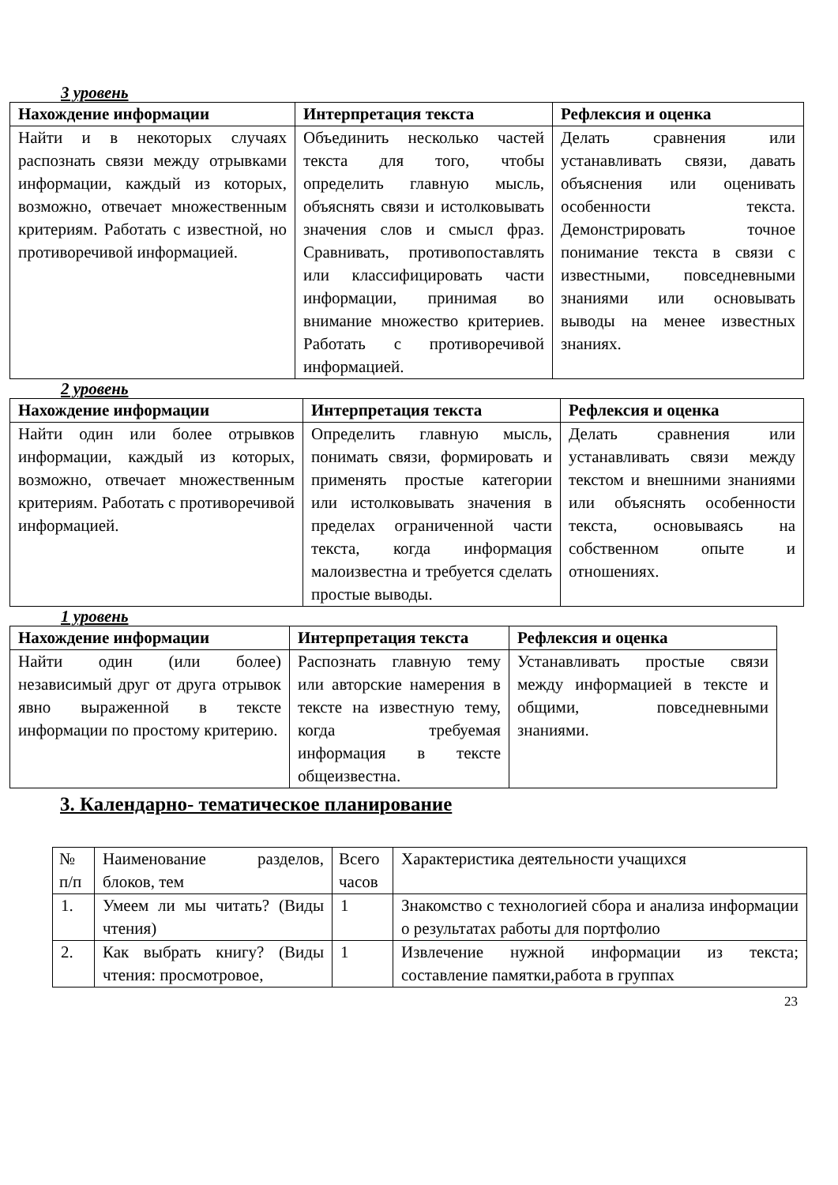3 уровень
| Нахождение информации | Интерпретация текста | Рефлексия и оценка |
| --- | --- | --- |
| Найти и в некоторых случаях распознать связи между отрывками информации, каждый из которых, возможно, отвечает множественным критериям. Работать с известной, но противоречивой информацией. | Объединить несколько частей текста для того, чтобы определить главную мысль, объяснять связи и истолковывать значения слов и смысл фраз. Сравнивать, противопоставлять или классифицировать части информации, принимая во внимание множество критериев. Работать с противоречивой информацией. | Делать сравнения или устанавливать связи, давать объяснения или оценивать особенности текста. Демонстрировать точное понимание текста в связи с известными, повседневными знаниями или основывать выводы на менее известных знаниях. |
2 уровень
| Нахождение информации | Интерпретация текста | Рефлексия и оценка |
| --- | --- | --- |
| Найти один или более отрывков информации, каждый из которых, возможно, отвечает множественным критериям. Работать с противоречивой информацией. | Определить главную мысль, понимать связи, формировать и применять простые категории или истолковывать значения в пределах ограниченной части текста, когда информация малоизвестна и требуется сделать простые выводы. | Делать сравнения или устанавливать связи между текстом и внешними знаниями или объяснять особенности текста, основываясь на собственном опыте и отношениях. |
1 уровень
| Нахождение информации | Интерпретация текста | Рефлексия и оценка |
| --- | --- | --- |
| Найти один (или более) независимый друг от друга отрывок явно выраженной в тексте информации по простому критерию. | Распознать главную тему или авторские намерения в тексте на известную тему, когда требуемая информация в тексте общеизвестна. | Устанавливать простые связи между информацией в тексте и общими, повседневными знаниями. |
3. Календарно- тематическое планирование
| № п/п | Наименование разделов, блоков, тем | Всего часов | Характеристика деятельности учащихся |
| 1. | Умеем ли мы читать? (Виды чтения) | 1 | Знакомство с технологией сбора и анализа информации о результатах работы для портфолио |
| 2. | Как выбрать книгу? (Виды чтения: просмотровое, | 1 | Извлечение нужной информации из текста; составление памятки,работа в группах |
23